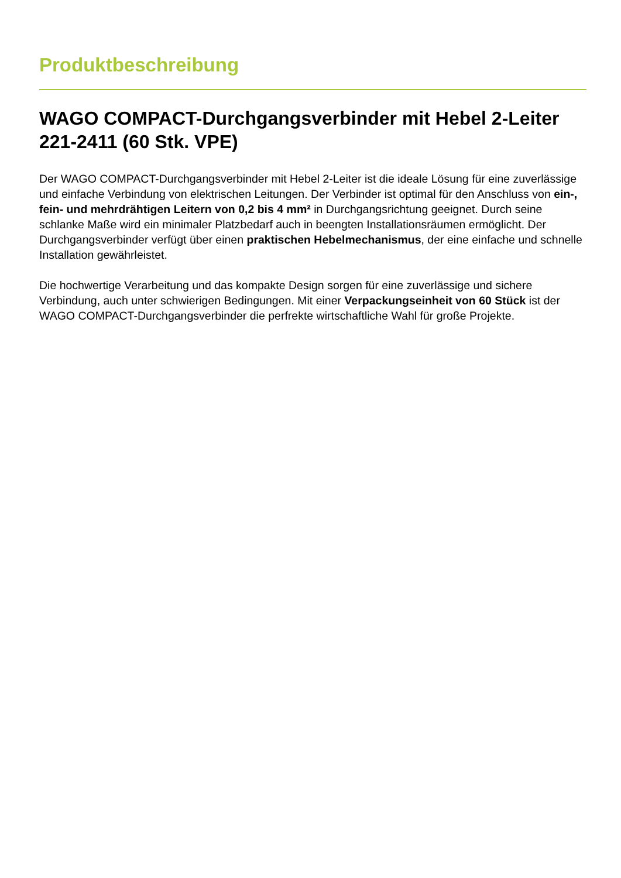Produktbeschreibung
WAGO COMPACT-Durchgangsverbinder mit Hebel 2-Leiter 221-2411 (60 Stk. VPE)
Der WAGO COMPACT-Durchgangsverbinder mit Hebel 2-Leiter ist die ideale Lösung für eine zuverlässige und einfache Verbindung von elektrischen Leitungen. Der Verbinder ist optimal für den Anschluss von ein-, fein- und mehrdrähtigen Leitern von 0,2 bis 4 mm² in Durchgangsrichtung geeignet. Durch seine schlanke Maße wird ein minimaler Platzbedarf auch in beengten Installationsräumen ermöglicht. Der Durchgangsverbinder verfügt über einen praktischen Hebelmechanismus, der eine einfache und schnelle Installation gewährleistet.
Die hochwertige Verarbeitung und das kompakte Design sorgen für eine zuverlässige und sichere Verbindung, auch unter schwierigen Bedingungen. Mit einer Verpackungseinheit von 60 Stück ist der WAGO COMPACT-Durchgangsverbinder die perfrekte wirtschaftliche Wahl für große Projekte.